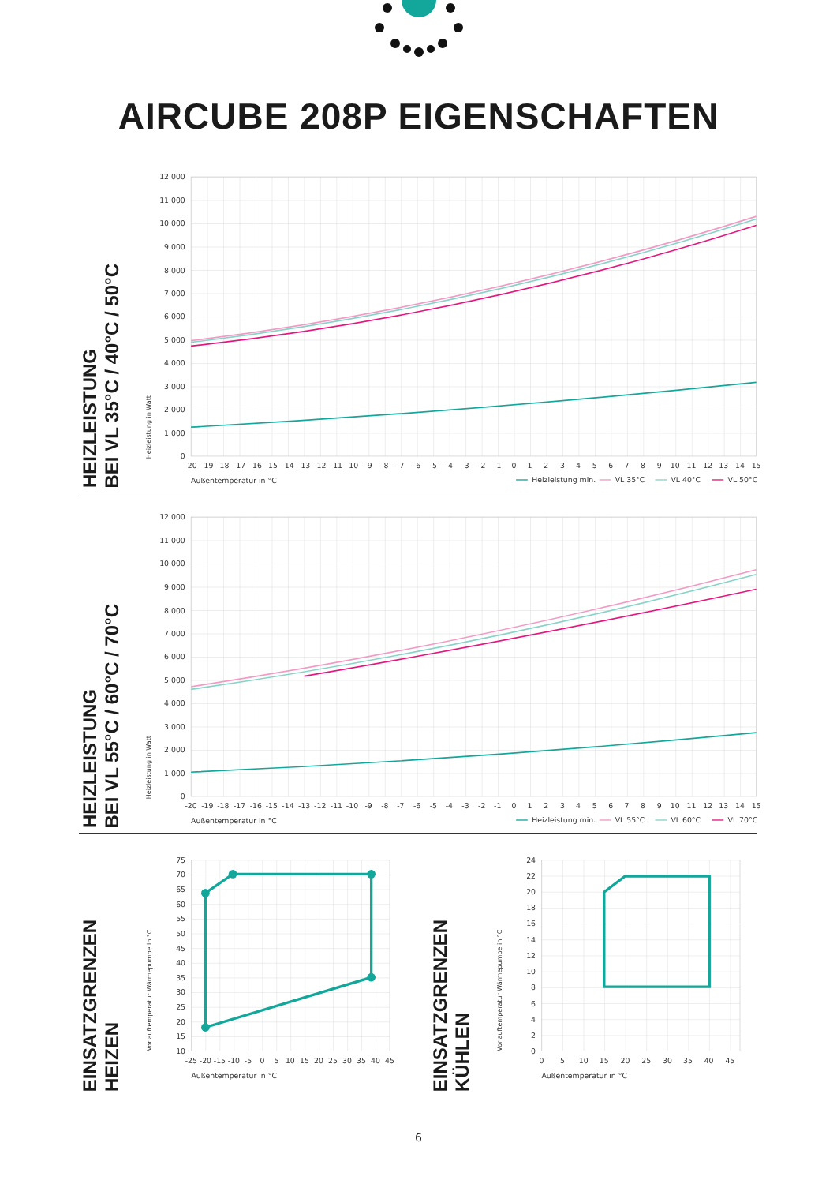AIRCUBE 208P EIGENSCHAFTEN
HEIZLEISTUNG
BEI VL 35°C / 40°C / 50°C
12.000
11.000
10.000
9.000
8.000
7.000
6.000
5.000
4.000
3.000
2.000
1.000
0
-20
-19
-18
-17
-16
-15
-14
-13
-12
-11
-10
-9
-8
-7
-6
-5
-4
-3
-2
-1
0
1
2
3
4
5
6
7
8
9
10
11
12
13
14
15
Außentemperatur in °C
Heizleistung in Watt
Heizleistung min.
VL 35°C
VL 40°C
VL 50°C
HEIZLEISTUNG
BEI VL 55°C / 60°C / 70°C
12.000
11.000
10.000
9.000
8.000
7.000
6.000
5.000
4.000
3.000
2.000
1.000
0
-20
-19
-18
-17
-16
-15
-14
-13
-12
-11
-10
-9
-8
-7
-6
-5
-4
-3
-2
-1
0
1
2
3
4
5
6
7
8
9
10
11
12
13
14
15
Außentemperatur in °C
Heizleistung in Watt
Heizleistung min.
VL 55°C
VL 60°C
VL 70°C
EINSATZGRENZEN
HEIZEN
75
70
65
60
55
50
45
40
35
30
25
20
15
10
-25
-20
-15
-10
-5
0
5
10
15
20
25
30
35
40
45
Außentemperatur in °C
Vorlauftemperatur Wärmepumpe in °C
EINSATZGRENZEN
KÜHLEN
24
22
20
18
16
14
12
10
8
6
4
2
0
0
5
10
15
20
25
30
35
40
45
Außentemperatur in °C
Vorlauftemperatur Wärmepumpe in °C
6